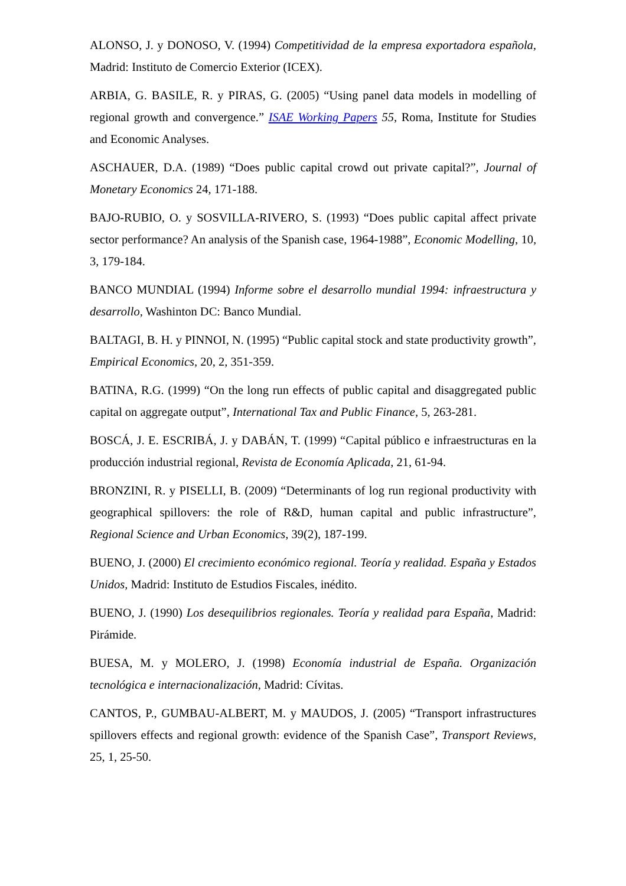ALONSO, J. y DONOSO, V. (1994) Competitividad de la empresa exportadora española, Madrid: Instituto de Comercio Exterior (ICEX).
ARBIA, G. BASILE, R. y PIRAS, G. (2005) “Using panel data models in modelling of regional growth and convergence.” ISAE Working Papers 55, Roma, Institute for Studies and Economic Analyses.
ASCHAUER, D.A. (1989) “Does public capital crowd out private capital?”, Journal of Monetary Economics 24, 171-188.
BAJO-RUBIO, O. y SOSVILLA-RIVERO, S. (1993) “Does public capital affect private sector performance? An analysis of the Spanish case, 1964-1988”, Economic Modelling, 10, 3, 179-184.
BANCO MUNDIAL (1994) Informe sobre el desarrollo mundial 1994: infraestructura y desarrollo, Washinton DC: Banco Mundial.
BALTAGI, B. H. y PINNOI, N. (1995) “Public capital stock and state productivity growth”, Empirical Economics, 20, 2, 351-359.
BATINA, R.G. (1999) “On the long run effects of public capital and disaggregated public capital on aggregate output”, International Tax and Public Finance, 5, 263-281.
BOSCÁ, J. E. ESCRIBÁ, J. y DABÁN, T. (1999) “Capital público e infraestructuras en la producción industrial regional, Revista de Economía Aplicada, 21, 61-94.
BRONZINI, R. y PISELLI, B. (2009) “Determinants of log run regional productivity with geographical spillovers: the role of R&D, human capital and public infrastructure”, Regional Science and Urban Economics, 39(2), 187-199.
BUENO, J. (2000) El crecimiento económico regional. Teoría y realidad. España y Estados Unidos, Madrid: Instituto de Estudios Fiscales, inédito.
BUENO, J. (1990) Los desequilibrios regionales. Teoría y realidad para España, Madrid: Pirámide.
BUESA, M. y MOLERO, J. (1998) Economía industrial de España. Organización tecnológica e internacionalización, Madrid: Cívitas.
CANTOS, P., GUMBAU-ALBERT, M. y MAUDOS, J. (2005) “Transport infrastructures spillovers effects and regional growth: evidence of the Spanish Case”, Transport Reviews, 25, 1, 25-50.